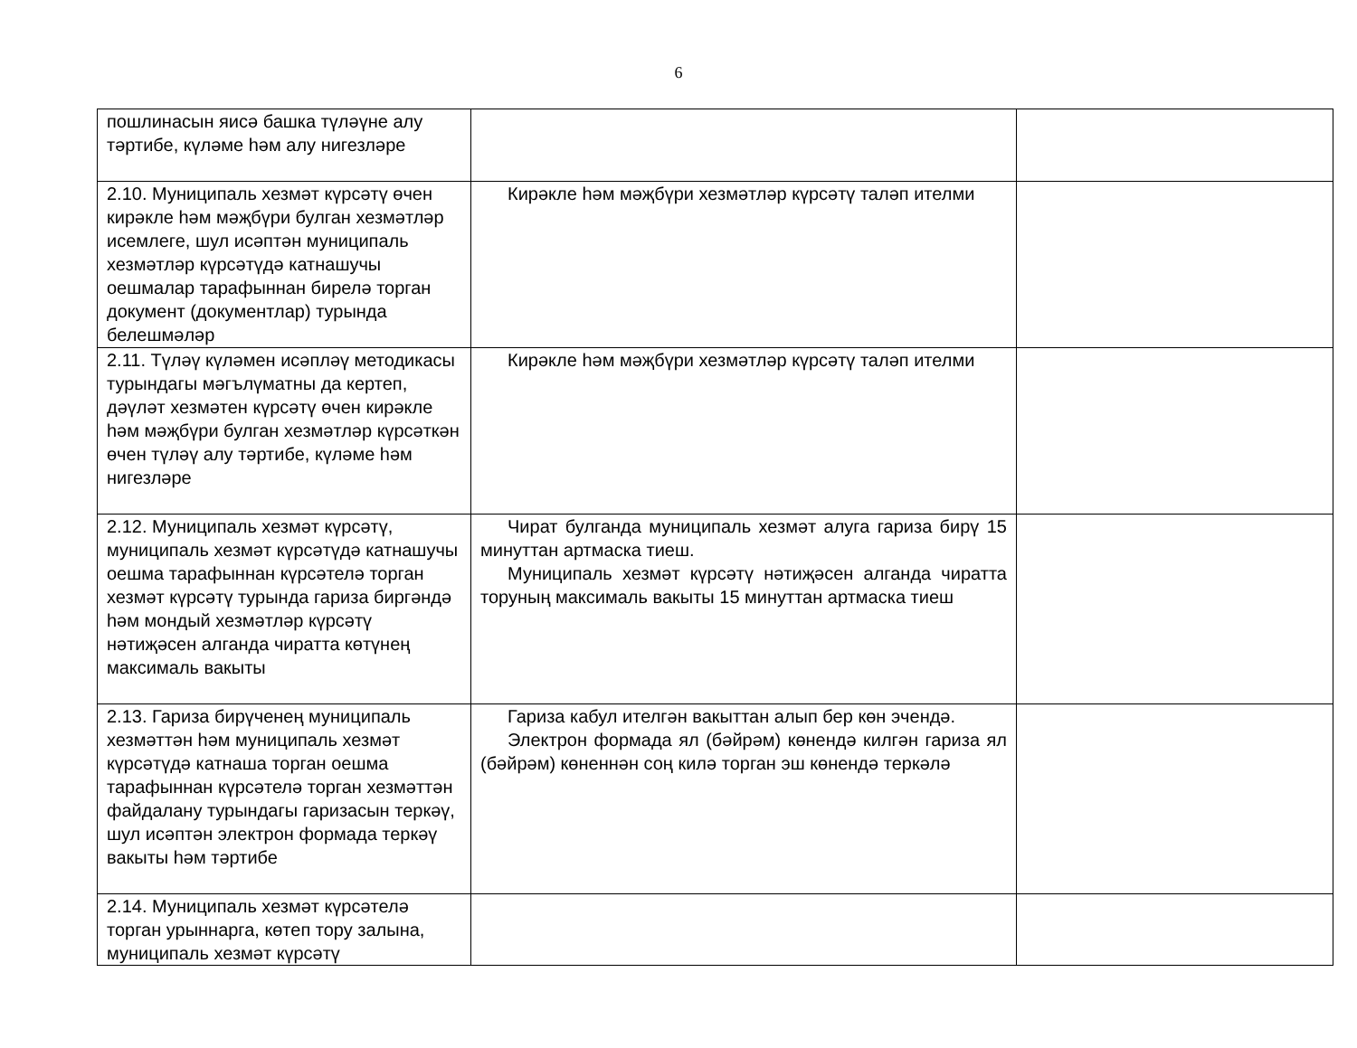6
| пошлинасын яисә башка түләүне алу тәртибе, күләме һәм алу нигезләре | | |
| 2.10. Муниципаль хезмәт күрсәтү өчен кирәкле һәм мәҗбүри булган хезмәтләр исемлеге, шул исәптән муниципаль хезмәтләр күрсәтүдә катнашучы оешмалар тарафыннан бирелә торган документ (документлар) турында белешмәләр | Кирәкле һәм мәҗбүри хезмәтләр күрсәтү таләп ителми | |
| 2.11. Түләү күләмен исәпләү методикасы турындагы мәгълүматны да кертеп, дәүләт хезмәтен күрсәтү өчен кирәкле һәм мәҗбүри булган хезмәтләр күрсәткән өчен түләү алу тәртибе, күләме һәм нигезләре | Кирәкле һәм мәҗбүри хезмәтләр күрсәтү таләп ителми | |
| 2.12. Муниципаль хезмәт күрсәтү, муниципаль хезмәт күрсәтүдә катнашучы оешма тарафыннан күрсәтелә торган хезмәт күрсәтү турында гариза биргәндә һәм мондый хезмәтләр күрсәтү нәтиҗәсен алганда чиратта көтүнең максималь вакыты | Чират булганда муниципаль хезмәт алуга гариза бирү 15 минуттан артмаска тиеш. Муниципаль хезмәт күрсәтү нәтиҗәсен алганда чиратта торуның максималь вакыты 15 минуттан артмаска тиеш | |
| 2.13. Гариза бирүченең муниципаль хезмәттән һәм муниципаль хезмәт күрсәтүдә катнаша торган оешма тарафыннан күрсәтелә торган хезмәттән файдалану турындагы гаризасын теркәү, шул исәптән электрон формада теркәү вакыты һәм тәртибе | Гариза кабул ителгән вакыттан алып бер көн эчендә. Электрон формада ял (бәйрәм) көнендә килгән гариза ял (бәйрәм) көненнән соң килә торган эш көнендә теркәлә | |
| 2.14. Муниципаль хезмәт күрсәтелә торган урыннарга, көтеп тору залына, муниципаль хезмәт күрсәтү | | |